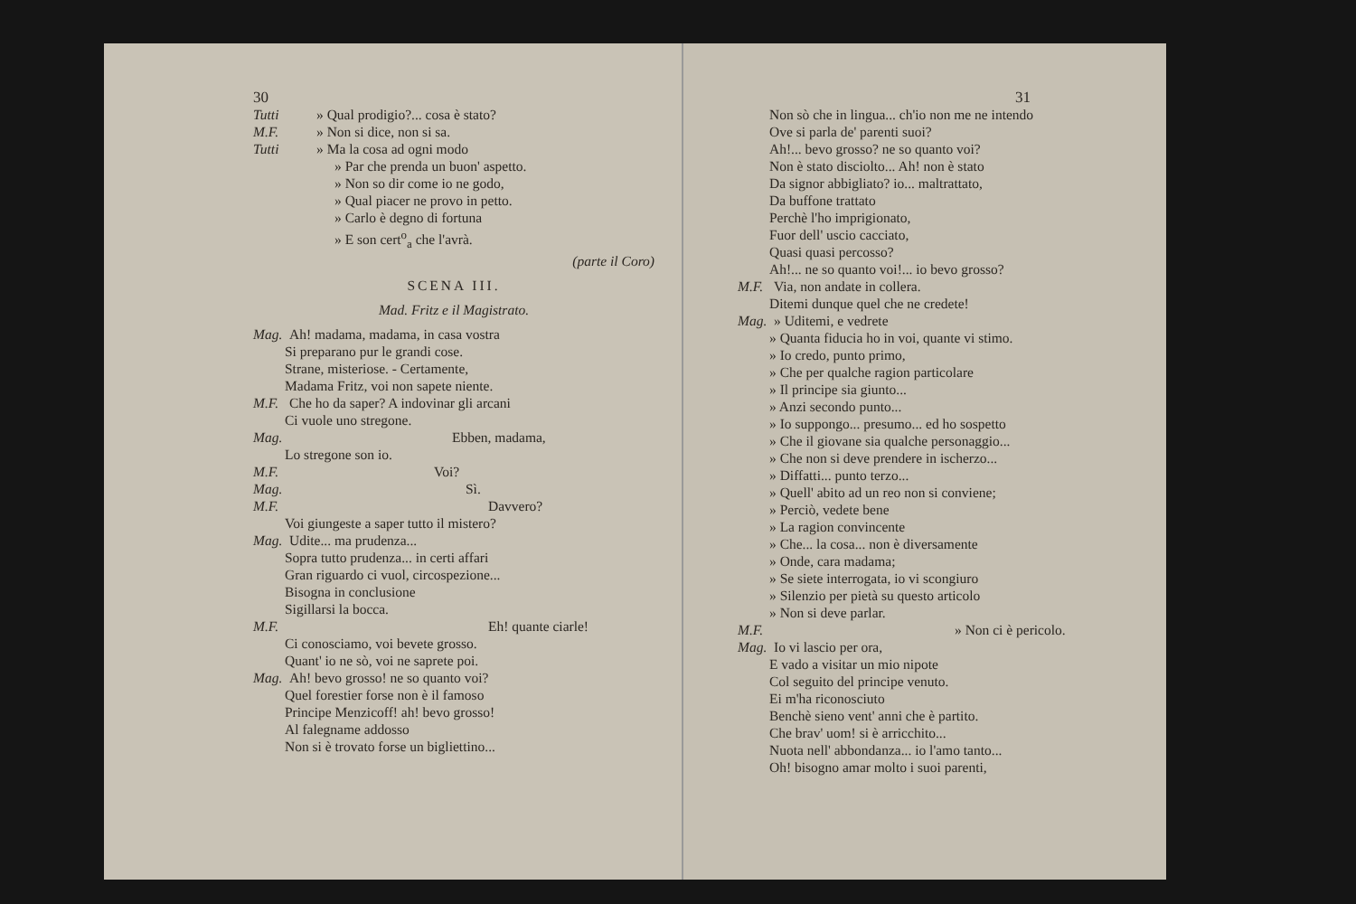30
Tutti » Qual prodigio?... cosa è stato?
M.F. » Non si dice, non si sa.
Tutti » Ma la cosa ad ogni modo
» Par che prenda un buon' aspetto.
» Non so dir come io ne godo,
» Qual piacer ne provo in petto.
» Carlo è degno di fortuna
» E son cert<sup>o</sup><sub>a</sub> che l'avrà.
(parte il Coro)
SCENA III.
Mad. Fritz e il Magistrato.
Mag. Ah! madama, madama, in casa vostra
Si preparano pur le grandi cose.
Strane, misteriose. - Certamente,
Madama Fritz, voi non sapete niente.
M.F. Che ho da saper? A indovinar gli arcani
Ci vuole uno stregone.
Mag. Ebben, madama,
Lo stregone son io.
M.F. Voi?
Mag. Sì.
M.F. Davvero?
Voi giungeste a saper tutto il mistero?
Mag. Udite... ma prudenza...
Sopra tutto prudenza... in certi affari
Gran riguardo ci vuol, circospezione...
Bisogna in conclusione
Sigillarsi la bocca.
M.F. Eh! quante ciarle!
Ci conosciamo, voi bevete grosso.
Quant' io ne sò, voi ne saprete poi.
Mag. Ah! bevo grosso! ne so quanto voi?
Quel forestier forse non è il famoso
Principe Menzicoff! ah! bevo grosso!
Al falegname addosso
Non si è trovato forse un bigliettino...
31
Non sò che in lingua... ch'io non me ne intendo
Ove si parla de' parenti suoi?
Ah!... bevo grosso? ne so quanto voi?
Non è stato disciolto... Ah! non è stato
Da signor abbigliato? io... maltrattato,
Da buffone trattato
Perchè l'ho imprigionato,
Fuor dell' uscio cacciato,
Quasi quasi percosso?
Ah!... ne so quanto voi!... io bevo grosso?
M.F. Via, non andate in collera.
Ditemi dunque quel che ne credete!
Mag. » Uditemi, e vedrete
» Quanta fiducia ho in voi, quante vi stimo.
» Io credo, punto primo,
» Che per qualche ragion particolare
» Il principe sia giunto...
» Anzi secondo punto...
» Io suppongo... presumo... ed ho sospetto
» Che il giovane sia qualche personaggio...
» Che non si deve prendere in ischerzo...
» Diffatti... punto terzo...
» Quell' abito ad un reo non si conviene;
» Perciò, vedete bene
» La ragion convincente
» Che... la cosa... non è diversamente
» Onde, cara madama;
» Se siete interrogata, io vi scongiuro
» Silenzio per pietà su questo articolo
» Non si deve parlar.
M.F. » Non ci è pericolo.
Mag. Io vi lascio per ora,
E vado a visitar un mio nipote
Col seguito del principe venuto.
Ei m'ha riconosciuto
Benchè sieno vent' anni che è partito.
Che brav' uom! si è arricchito...
Nuota nell' abbondanza... io l'amo tanto...
Oh! bisogno amar molto i suoi parenti,